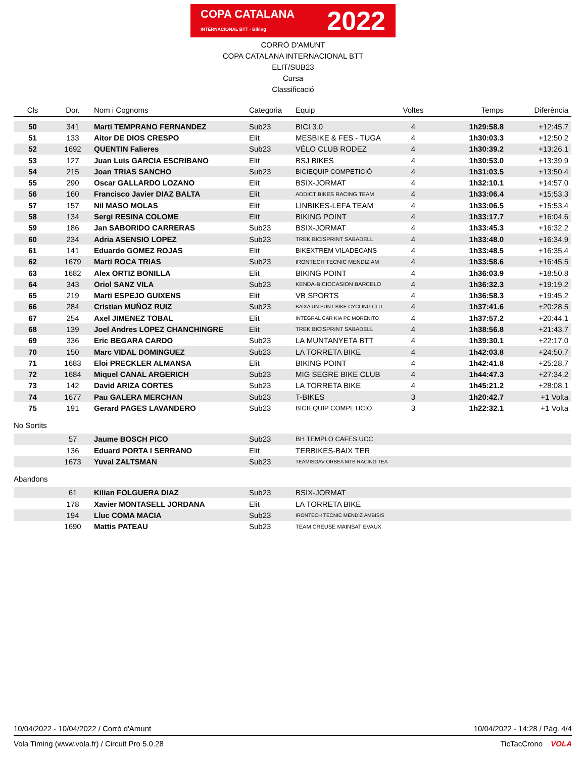COPA CATALANA
INTERNACIONAL BTT · Biking 2022
CORRÓ D'AMUNT
COPA CATALANA INTERNACIONAL BTT
ELIT/SUB23
Cursa
Classificació
| Cls | Dor. | Nom i Cognoms | Categoria | Equip | Voltes | Temps | Diferència |
| --- | --- | --- | --- | --- | --- | --- | --- |
| 50 | 341 | Marti TEMPRANO FERNANDEZ | Sub23 | BICI 3.0 | 4 | 1h29:58.8 | +12:45.7 |
| 51 | 133 | Aitor DE DIOS CRESPO | Elit | MESBIKE & FES - TUGA | 4 | 1h30:03.3 | +12:50.2 |
| 52 | 1692 | QUENTIN Falieres | Sub23 | VÉLO CLUB RODEZ | 4 | 1h30:39.2 | +13:26.1 |
| 53 | 127 | Juan Luis GARCIA ESCRIBANO | Elit | BSJ BIKES | 4 | 1h30:53.0 | +13:39.9 |
| 54 | 215 | Joan TRIAS SANCHO | Sub23 | BICIEQUIP COMPETICIÓ | 4 | 1h31:03.5 | +13:50.4 |
| 55 | 290 | Oscar GALLARDO LOZANO | Elit | BSIX-JORMAT | 4 | 1h32:10.1 | +14:57.0 |
| 56 | 160 | Francisco Javier DIAZ BALTA | Elit | ADDICT BIKES RACING TEAM | 4 | 1h33:06.4 | +15:53.3 |
| 57 | 157 | Nil MASO MOLAS | Elit | LINBIKES-LEFA TEAM | 4 | 1h33:06.5 | +15:53.4 |
| 58 | 134 | Sergi RESINA COLOME | Elit | BIKING POINT | 4 | 1h33:17.7 | +16:04.6 |
| 59 | 186 | Jan SABORIDO CARRERAS | Sub23 | BSIX-JORMAT | 4 | 1h33:45.3 | +16:32.2 |
| 60 | 234 | Adria ASENSIO LOPEZ | Sub23 | TREK BICISPRINT SABADELL | 4 | 1h33:48.0 | +16:34.9 |
| 61 | 141 | Eduardo GOMEZ ROJAS | Elit | BIKEXTREM VILADECANS | 4 | 1h33:48.5 | +16:35.4 |
| 62 | 1679 | Marti ROCA TRIAS | Sub23 | IRONTECH TECNIC MENDIZ AM | 4 | 1h33:58.6 | +16:45.5 |
| 63 | 1682 | Alex ORTIZ BONILLA | Elit | BIKING POINT | 4 | 1h36:03.9 | +18:50.8 |
| 64 | 343 | Oriol SANZ VILA | Sub23 | KENDA-BICIOCASION BARCELO | 4 | 1h36:32.3 | +19:19.2 |
| 65 | 219 | Marti ESPEJO GUIXENS | Elit | VB SPORTS | 4 | 1h36:58.3 | +19:45.2 |
| 66 | 284 | Cristian MUÑOZ RUIZ | Sub23 | BAIXA UN PUNT BIKE CYCLING CLU | 4 | 1h37:41.6 | +20:28.5 |
| 67 | 254 | Axel JIMENEZ TOBAL | Elit | INTEGRAL CAR KIA PC MORENITO | 4 | 1h37:57.2 | +20:44.1 |
| 68 | 139 | Joel Andres LOPEZ CHANCHINGRE | Elit | TREK BICISPRINT SABADELL | 4 | 1h38:56.8 | +21:43.7 |
| 69 | 336 | Eric BEGARA CARDO | Sub23 | LA MUNTANYETA BTT | 4 | 1h39:30.1 | +22:17.0 |
| 70 | 150 | Marc VIDAL DOMINGUEZ | Sub23 | LA TORRETA BIKE | 4 | 1h42:03.8 | +24:50.7 |
| 71 | 1683 | Eloi PRECKLER ALMANSA | Elit | BIKING POINT | 4 | 1h42:41.8 | +25:28.7 |
| 72 | 1684 | Miquel CANAL ARGERICH | Sub23 | MIG SEGRE BIKE CLUB | 4 | 1h44:47.3 | +27:34.2 |
| 73 | 142 | David ARIZA CORTES | Sub23 | LA TORRETA BIKE | 4 | 1h45:21.2 | +28:08.1 |
| 74 | 1677 | Pau GALERA MERCHAN | Sub23 | T-BIKES | 3 | 1h20:42.7 | +1 Volta |
| 75 | 191 | Gerard PAGES LAVANDERO | Sub23 | BICIEQUIP COMPETICIÓ | 3 | 1h22:32.1 | +1 Volta |
No Sortits
| | 57 | Jaume BOSCH PICO | Sub23 | BH TEMPLO CAFES UCC |
| | 136 | Eduard PORTA I SERRANO | Elit | TERBIKES-BAIX TER |
| | 1673 | Yuval ZALTSMAN | Sub23 | TEAMISGAV ORBEA MTB RACING TEA |
Abandons
| | 61 | Kilian FOLGUERA DIAZ | Sub23 | BSIX-JORMAT |
| | 178 | Xavier MONTASELL JORDANA | Elit | LA TORRETA BIKE |
| | 194 | Lluc COMA MACIA | Sub23 | IRONTECH TECNIC MENDIZ AMBISIS |
| | 1690 | Mattis PATEAU | Sub23 | TEAM CREUSE MAINSAT EVAUX |
10/04/2022 - 10/04/2022 / Corró d'Amunt 10/04/2022 - 14:28 / Pàg. 4/4
Vola Timing (www.vola.fr) / Circuit Pro 5.0.28 TicTacCrono VOLA